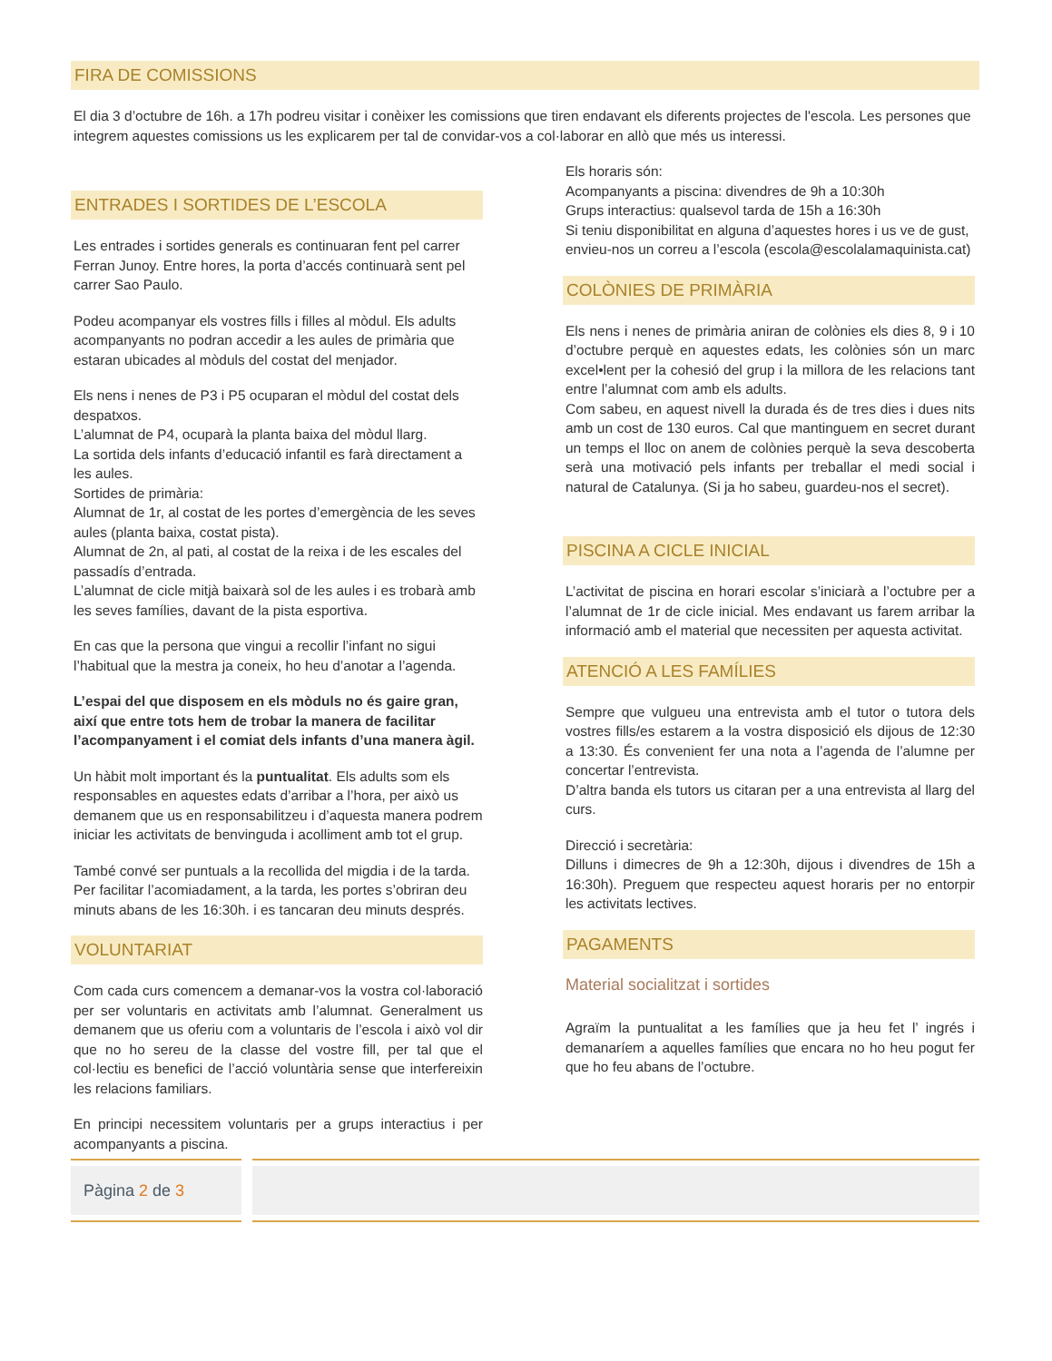FIRA DE COMISSIONS
El dia 3 d’octubre de 16h. a 17h podreu visitar i conèixer les comissions que tiren endavant els diferents projectes de l'escola. Les persones que integrem aquestes comissions us les explicarem per tal de convidar-vos a col·laborar en allò que més us interessi.
ENTRADES I SORTIDES DE L’ESCOLA
Les entrades i sortides generals es continuaran fent pel carrer Ferran Junoy. Entre hores, la porta d’accés continuarà sent pel carrer Sao Paulo.
Podeu acompanyar els vostres fills i filles al mòdul. Els adults acompanyants no podran accedir a les aules de primària que estaran ubicades al mòduls del costat del menjador.
Els nens i nenes de P3 i P5 ocuparan el mòdul del costat dels despatxos.
L’alumnat de P4, ocuparà la planta baixa del mòdul llarg.
La sortida dels infants d’educació infantil es farà directament a les aules.
Sortides de primària:
Alumnat de 1r, al costat de les portes d’emergència de les seves aules (planta baixa, costat pista).
Alumnat de 2n, al pati, al costat de la reixa i de les escales del passadís d’entrada.
L’alumnat de cicle mitjà baixarà sol de les aules i es trobarà amb les seves famílies, davant de la pista esportiva.
En cas que la persona que vingui a recollir l’infant no sigui l’habitual que la mestra ja coneix, ho heu d’anotar a l’agenda.
L’espai del que disposem en els mòduls no és gaire gran, així que entre tots hem de trobar la manera de facilitar l’acompanyament i el comiat dels infants d’una manera àgil.
Un hàbit molt important és la puntualitat. Els adults som els responsables en aquestes edats d’arribar a l’hora, per això us demanem que us en responsabilitzeu i d’aquesta manera podrem iniciar les activitats de benvinguda i acolliment amb tot el grup.
També convé ser puntuals a la recollida del migdia i de la tarda. Per facilitar l’acomiadament, a la tarda, les portes s’obriran deu minuts abans de les 16:30h. i es tancaran deu minuts després.
VOLUNTARIAT
Com cada curs comencem a demanar-vos la vostra col·laboració per ser voluntaris en activitats amb l’alumnat. Generalment us demanem que us oferiu com a voluntaris de l’escola i això vol dir que no ho sereu de la classe del vostre fill, per tal que el col·lectiu es benefici de l’acció voluntària sense que interfereixin les relacions familiars.
En principi necessitem voluntaris per a grups interactius i per acompanyants a piscina.
Els horaris són:
Acompanyants a piscina: divendres de 9h a 10:30h
Grups interactius: qualsevol tarda de 15h a 16:30h
Si teniu disponibilitat en alguna d’aquestes hores i us ve de gust, envieu-nos un correu a l’escola (escola@escolalamaquinista.cat)
COLÒNIES DE PRIMÀRIA
Els nens i nenes de primària aniran de colònies els dies 8, 9 i 10 d’octubre perquè en aquestes edats, les colònies són un marc excel•lent per la cohesió del grup i la millora de les relacions tant entre l’alumnat com amb els adults.
Com sabeu, en aquest nivell la durada és de tres dies i dues nits amb un cost de 130 euros. Cal que mantinguem en secret durant un temps el lloc on anem de colònies perquè la seva descoberta serà una motivació pels infants per treballar el medi social i natural de Catalunya. (Si ja ho sabeu, guardeu-nos el secret).
PISCINA A CICLE INICIAL
L’activitat de piscina en horari escolar s’iniciarà a l’octubre per a l’alumnat de 1r de cicle inicial. Mes endavant us farem arribar la informació amb el material que necessiten per aquesta activitat.
ATENCIÓ A LES FAMÍLIES
Sempre que vulgueu una entrevista amb el tutor o tutora dels vostres fills/es estarem a la vostra disposició els dijous de 12:30 a 13:30. És convenient fer una nota a l’agenda de l’alumne per concertar l’entrevista.
D’altra banda els tutors us citaran per a una entrevista al llarg del curs.
Direcció i secretària:
Dilluns i dimecres de 9h a 12:30h, dijous i divendres de 15h a 16:30h). Preguem que respecteu aquest horaris per no entorpir les activitats lectives.
PAGAMENTS
Material socialitzat i sortides
Agraïm la puntualitat a les famílies que ja heu fet l’ ingrés i demanaríem a aquelles famílies que encara no ho heu pogut fer que ho feu abans de l’octubre.
Pàgina 2 de 3